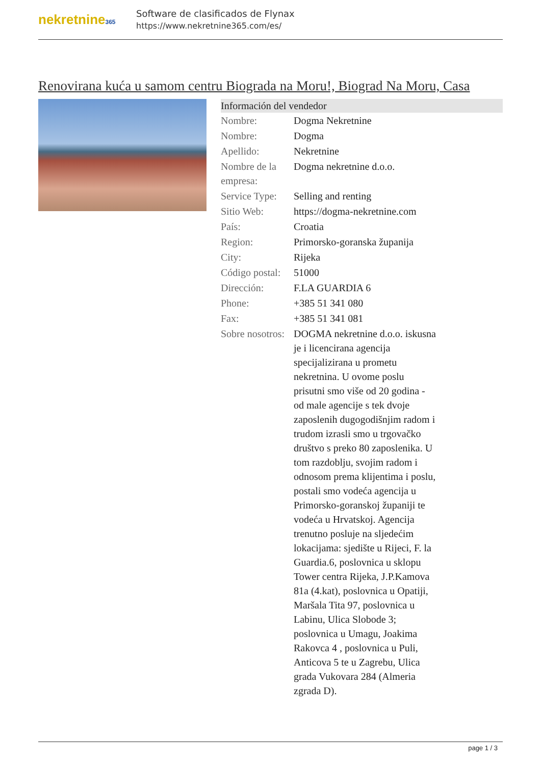nekretnine365
Software de clasificados de Flynax
https://www.nekretnine365.com/es/
Renovirana kuća u samom centru Biograda na Moru!, Biograd Na Moru, Casa
| Información del vendedor | | |
| --- | --- | --- |
| Nombre: | Dogma Nekretnine | |
| Nombre: | Dogma | |
| Apellido: | Nekretnine | |
| Nombre de la empresa: | Dogma nekretnine d.o.o. | |
| Service Type: | Selling and renting | |
| Sitio Web: | https://dogma-nekretnine.com | |
| País: | Croatia | |
| Region: | Primorsko-goranska županija | |
| City: | Rijeka | |
| Código postal: | 51000 | |
| Dirección: | F.LA GUARDIA 6 | |
| Phone: | +385 51 341 080 | |
| Fax: | +385 51 341 081 | |
| Sobre nosotros: | DOGMA nekretnine d.o.o. iskusna je i licencirana agencija specijalizirana u prometu nekretnina. U ovome poslu prisutni smo više od 20 godina - od male agencije s tek dvoje zaposlenih dugogodišnjim radom i trudom izrasli smo u trgovačko društvo s preko 80 zaposlenika. U tom razdoblju, svojim radom i odnosom prema klijentima i poslu, postali smo vodeća agencija u Primorsko-goranskoj županiji te vodeća u Hrvatskoj. Agencija trenutno posluje na sljedećim lokacijama: sjedište u Rijeci, F. la Guardia.6, poslovnica u sklopu Tower centra Rijeka, J.P.Kamova 81a (4.kat), poslovnica u Opatiji, Maršala Tita 97, poslovnica u Labinu, Ulica Slobode 3; poslovnica u Umagu, Joakima Rakovca 4 , poslovnica u Puli, Anticova 5 te u Zagrebu, Ulica grada Vukovara 284 (Almeria zgrada D). | |
page 1 / 3